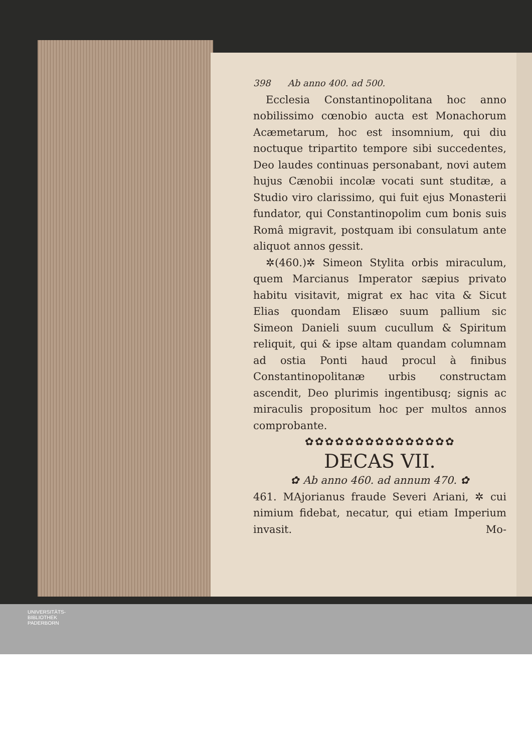398 Ab anno 400. ad 500.
Ecclesia Constantinopolitana hoc anno nobilissimo cœnobio aucta est Monachorum Acæmetarum, hoc est insomnium, qui diu noctuque tripartito tempore sibi succedentes, Deo laudes continuas personabant, novi autem hujus Cænobii incolæ vocati sunt studitæ, a Studio viro clarissimo, qui fuit ejus Monasterii fundator, qui Constantinopolim cum bonis suis Româ migravit, postquam ibi consulatum ante aliquot annos gessit.
✲(460.)✲ Simeon Stylita orbis miraculum, quem Marcianus Imperator sæpius privato habitu visitavit, migrat ex hac vita & Sicut Elias quondam Elisæo suum pallium sic Simeon Danieli suum cucullum & Spiritum reliquit, qui & ipse altam quandam columnam ad ostia Ponti haud procul à finibus Constantinopolitanæ urbis constructam ascendit, Deo plurimis ingentibusq; signis ac miraculis propositum hoc per multos annos comprobante.
✿✿✿✿✿✿✿✿✿✿✿✿✿✿✿
DECAS VII.
✿ Ab anno 460. ad annum 470. ✿
461. MAjorianus fraude Severi Ariani, ✲ cui nimium fidebat, necatur, qui etiam Imperium invasit. Mo-
UNIVERSITÄTS-
BIBLIOTHEK
PADERBORN